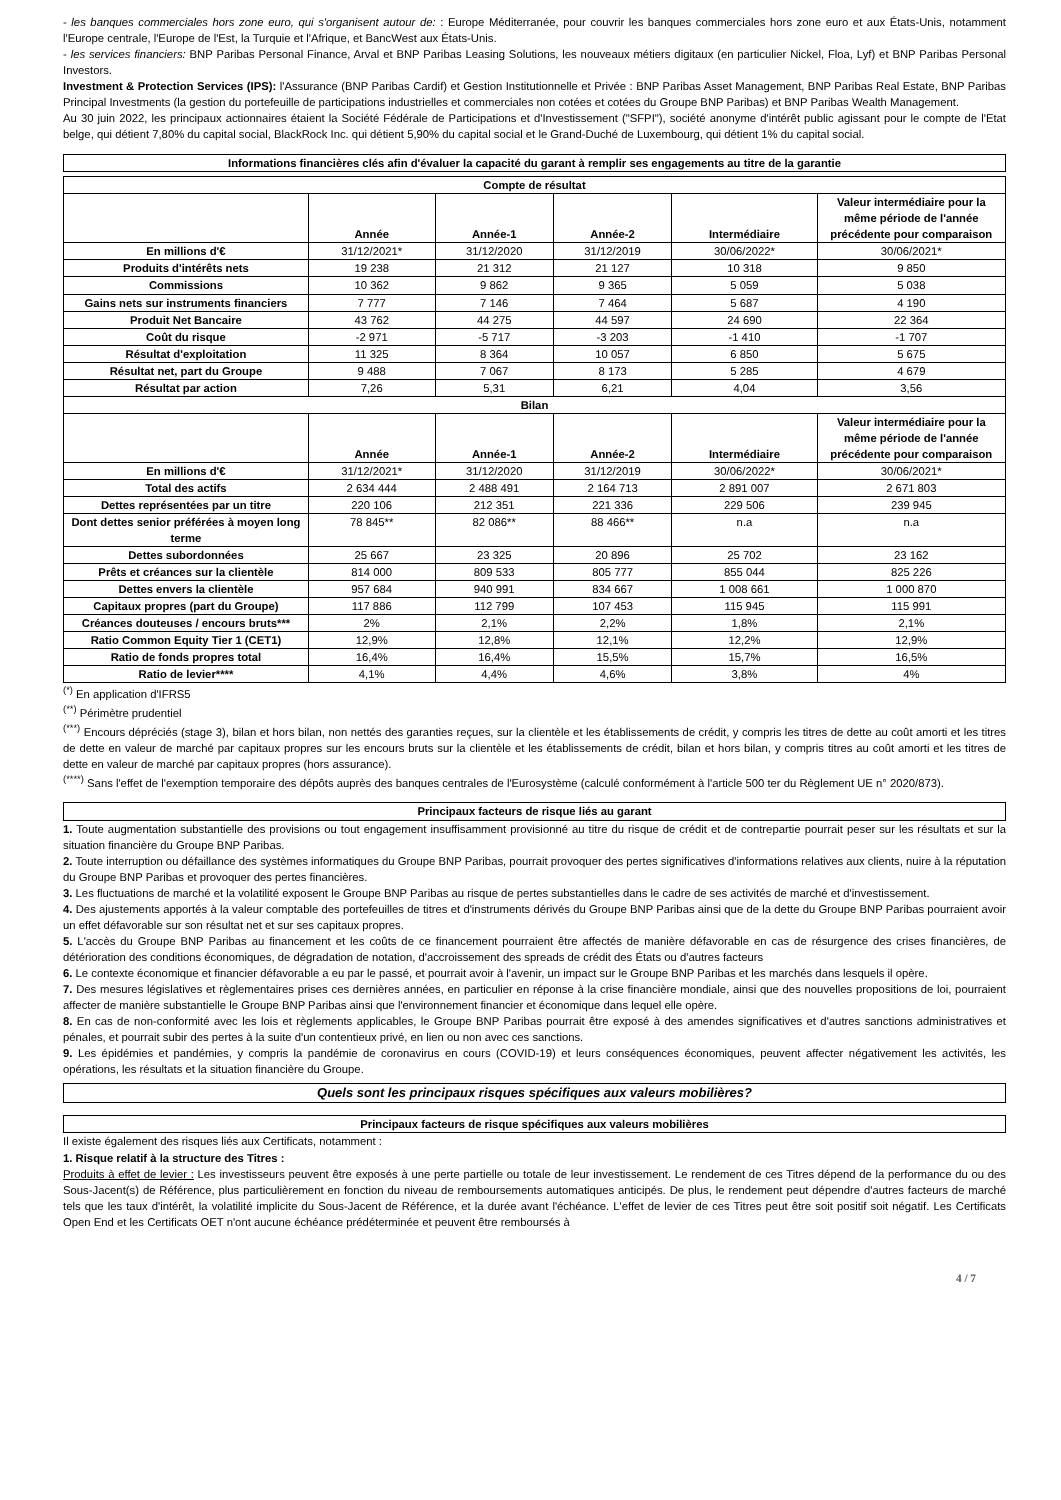- les banques commerciales hors zone euro, qui s'organisent autour de: : Europe Méditerranée, pour couvrir les banques commerciales hors zone euro et aux États-Unis, notamment l'Europe centrale, l'Europe de l'Est, la Turquie et l'Afrique, et BancWest aux États-Unis.
- les services financiers: BNP Paribas Personal Finance, Arval et BNP Paribas Leasing Solutions, les nouveaux métiers digitaux (en particulier Nickel, Floa, Lyf) et BNP Paribas Personal Investors.
Investment & Protection Services (IPS): l'Assurance (BNP Paribas Cardif) et Gestion Institutionnelle et Privée : BNP Paribas Asset Management, BNP Paribas Real Estate, BNP Paribas Principal Investments (la gestion du portefeuille de participations industrielles et commerciales non cotées et cotées du Groupe BNP Paribas) et BNP Paribas Wealth Management.
Au 30 juin 2022, les principaux actionnaires étaient la Société Fédérale de Participations et d'Investissement ("SFPI"), société anonyme d'intérêt public agissant pour le compte de l'Etat belge, qui détient 7,80% du capital social, BlackRock Inc. qui détient 5,90% du capital social et le Grand-Duché de Luxembourg, qui détient 1% du capital social.
Informations financières clés afin d'évaluer la capacité du garant à remplir ses engagements au titre de la garantie
| Compte de résultat | | | | | |
| --- | --- | --- | --- | --- | --- |
| | Année | Année-1 | Année-2 | Intermédiaire | Valeur intermédiaire pour la même période de l'année précédente pour comparaison |
| En millions d'€ | 31/12/2021* | 31/12/2020 | 31/12/2019 | 30/06/2022* | 30/06/2021* |
| Produits d'intérêts nets | 19 238 | 21 312 | 21 127 | 10 318 | 9 850 |
| Commissions | 10 362 | 9 862 | 9 365 | 5 059 | 5 038 |
| Gains nets sur instruments financiers | 7 777 | 7 146 | 7 464 | 5 687 | 4 190 |
| Produit Net Bancaire | 43 762 | 44 275 | 44 597 | 24 690 | 22 364 |
| Coût du risque | -2 971 | -5 717 | -3 203 | -1 410 | -1 707 |
| Résultat d'exploitation | 11 325 | 8 364 | 10 057 | 6 850 | 5 675 |
| Résultat net, part du Groupe | 9 488 | 7 067 | 8 173 | 5 285 | 4 679 |
| Résultat par action | 7,26 | 5,31 | 6,21 | 4,04 | 3,56 |
| Bilan | | | | | |
| | Année | Année-1 | Année-2 | Intermédiaire | Valeur intermédiaire pour la même période de l'année précédente pour comparaison |
| En millions d'€ | 31/12/2021* | 31/12/2020 | 31/12/2019 | 30/06/2022* | 30/06/2021* |
| Total des actifs | 2 634 444 | 2 488 491 | 2 164 713 | 2 891 007 | 2 671 803 |
| Dettes représentées par un titre | 220 106 | 212 351 | 221 336 | 229 506 | 239 945 |
| Dont dettes senior préférées à moyen long terme | 78 845** | 82 086** | 88 466** | n.a | n.a |
| Dettes subordonnées | 25 667 | 23 325 | 20 896 | 25 702 | 23 162 |
| Prêts et créances sur la clientèle | 814 000 | 809 533 | 805 777 | 855 044 | 825 226 |
| Dettes envers la clientèle | 957 684 | 940 991 | 834 667 | 1 008 661 | 1 000 870 |
| Capitaux propres (part du Groupe) | 117 886 | 112 799 | 107 453 | 115 945 | 115 991 |
| Créances douteuses / encours bruts*** | 2% | 2,1% | 2,2% | 1,8% | 2,1% |
| Ratio Common Equity Tier 1 (CET1) | 12,9% | 12,8% | 12,1% | 12,2% | 12,9% |
| Ratio de fonds propres total | 16,4% | 16,4% | 15,5% | 15,7% | 16,5% |
| Ratio de levier**** | 4,1% | 4,4% | 4,6% | 3,8% | 4% |
<sup>(*)</sup> En application d'IFRS5
<sup>(**)</sup> Périmètre prudentiel
<sup>(***)</sup> Encours dépréciés (stage 3), bilan et hors bilan, non nettés des garanties reçues, sur la clientèle et les établissements de crédit, y compris les titres de dette au coût amorti et les titres de dette en valeur de marché par capitaux propres sur les encours bruts sur la clientèle et les établissements de crédit, bilan et hors bilan, y compris titres au coût amorti et les titres de dette en valeur de marché par capitaux propres (hors assurance).
<sup>(****)</sup> Sans l'effet de l'exemption temporaire des dépôts auprès des banques centrales de l'Eurosystème (calculé conformément à l'article 500 ter du Règlement UE n° 2020/873).
Principaux facteurs de risque liés au garant
1. Toute augmentation substantielle des provisions ou tout engagement insuffisamment provisionné au titre du risque de crédit et de contrepartie pourrait peser sur les résultats et sur la situation financière du Groupe BNP Paribas.
2. Toute interruption ou défaillance des systèmes informatiques du Groupe BNP Paribas, pourrait provoquer des pertes significatives d'informations relatives aux clients, nuire à la réputation du Groupe BNP Paribas et provoquer des pertes financières.
3. Les fluctuations de marché et la volatilité exposent le Groupe BNP Paribas au risque de pertes substantielles dans le cadre de ses activités de marché et d'investissement.
4. Des ajustements apportés à la valeur comptable des portefeuilles de titres et d'instruments dérivés du Groupe BNP Paribas ainsi que de la dette du Groupe BNP Paribas pourraient avoir un effet défavorable sur son résultat net et sur ses capitaux propres.
5. L'accès du Groupe BNP Paribas au financement et les coûts de ce financement pourraient être affectés de manière défavorable en cas de résurgence des crises financières, de détérioration des conditions économiques, de dégradation de notation, d'accroissement des spreads de crédit des États ou d'autres facteurs
6. Le contexte économique et financier défavorable a eu par le passé, et pourrait avoir à l'avenir, un impact sur le Groupe BNP Paribas et les marchés dans lesquels il opère.
7. Des mesures législatives et règlementaires prises ces dernières années, en particulier en réponse à la crise financière mondiale, ainsi que des nouvelles propositions de loi, pourraient affecter de manière substantielle le Groupe BNP Paribas ainsi que l'environnement financier et économique dans lequel elle opère.
8. En cas de non-conformité avec les lois et règlements applicables, le Groupe BNP Paribas pourrait être exposé à des amendes significatives et d'autres sanctions administratives et pénales, et pourrait subir des pertes à la suite d'un contentieux privé, en lien ou non avec ces sanctions.
9. Les épidémies et pandémies, y compris la pandémie de coronavirus en cours (COVID-19) et leurs conséquences économiques, peuvent affecter négativement les activités, les opérations, les résultats et la situation financière du Groupe.
Quels sont les principaux risques spécifiques aux valeurs mobilières?
Principaux facteurs de risque spécifiques aux valeurs mobilières
Il existe également des risques liés aux Certificats, notamment :
1. Risque relatif à la structure des Titres :
Produits à effet de levier : Les investisseurs peuvent être exposés à une perte partielle ou totale de leur investissement. Le rendement de ces Titres dépend de la performance du ou des Sous-Jacent(s) de Référence, plus particulièrement en fonction du niveau de remboursements automatiques anticipés. De plus, le rendement peut dépendre d'autres facteurs de marché tels que les taux d'intérêt, la volatilité implicite du Sous-Jacent de Référence, et la durée avant l'échéance. L'effet de levier de ces Titres peut être soit positif soit négatif. Les Certificats Open End et les Certificats OET n'ont aucune échéance prédéterminée et peuvent être remboursés à
4 / 7